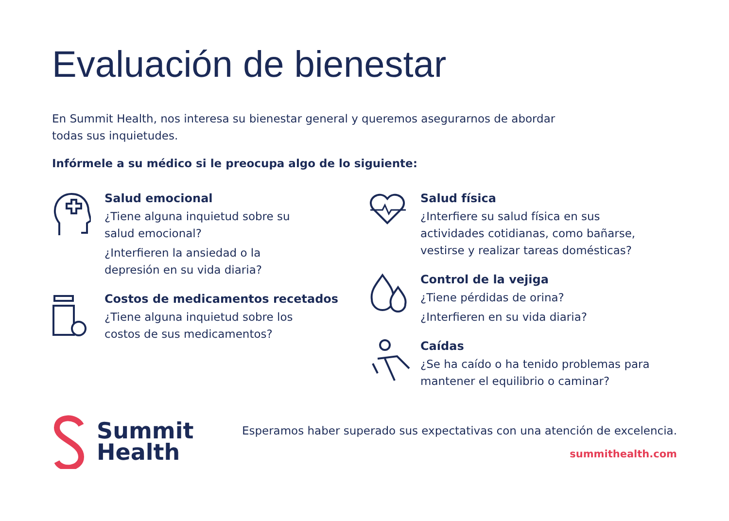Evaluación de bienestar
En Summit Health, nos interesa su bienestar general y queremos asegurarnos de abordar
todas sus inquietudes.
Infórmele a su médico si le preocupa algo de lo siguiente:
Salud emocional
¿Tiene alguna inquietud sobre su
salud emocional?
¿Interfieren la ansiedad o la
depresión en su vida diaria?
Costos de medicamentos recetados
¿Tiene alguna inquietud sobre los
costos de sus medicamentos?
Salud física
¿Interfiere su salud física en sus
actividades cotidianas, como bañarse,
vestirse y realizar tareas domésticas?
Control de la vejiga
¿Tiene pérdidas de orina?
¿Interfieren en su vida diaria?
Caídas
¿Se ha caído o ha tenido problemas para
mantener el equilibrio o caminar?
Summit
Health
Esperamos haber superado sus expectativas con una atención de excelencia.
summithealth.com